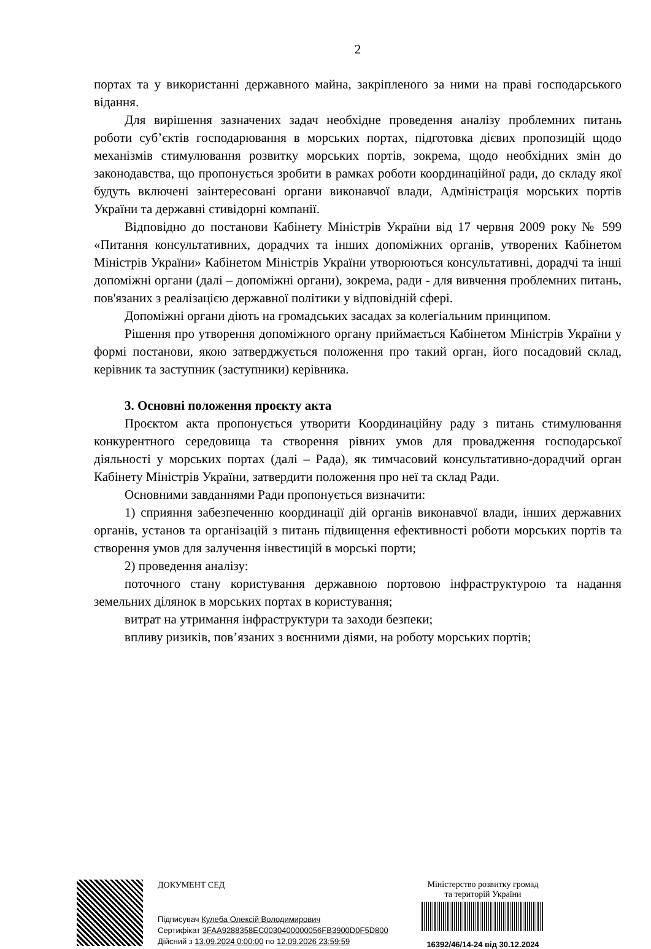2
портах та у використанні державного майна, закріпленого за ними на праві господарського відання.
Для вирішення зазначених задач необхідне проведення аналізу проблемних питань роботи суб’єктів господарювання в морських портах, підготовка дієвих пропозицій щодо механізмів стимулювання розвитку морських портів, зокрема, щодо необхідних змін до законодавства, що пропонується зробити в рамках роботи координаційної ради, до складу якої будуть включені заінтересовані органи виконавчої влади, Адміністрація морських портів України та державні стивідорні компанії.
Відповідно до постанови Кабінету Міністрів України від 17 червня 2009 року № 599 «Питання консультативних, дорадчих та інших допоміжних органів, утворених Кабінетом Міністрів України» Кабінетом Міністрів України утворюються консультативні, дорадчі та інші допоміжні органи (далі – допоміжні органи), зокрема, ради - для вивчення проблемних питань, пов'язаних з реалізацією державної політики у відповідній сфері.
Допоміжні органи діють на громадських засадах за колегіальним принципом.
Рішення про утворення допоміжного органу приймається Кабінетом Міністрів України у формі постанови, якою затверджується положення про такий орган, його посадовий склад, керівник та заступник (заступники) керівника.
3. Основні положення проєкту акта
Проєктом акта пропонується утворити Координаційну раду з питань стимулювання конкурентного середовища та створення рівних умов для провадження господарської діяльності у морських портах (далі – Рада), як тимчасовий консультативно-дорадчий орган Кабінету Міністрів України, затвердити положення про неї та склад Ради.
Основними завданнями Ради пропонується визначити:
1) сприяння забезпеченню координації дій органів виконавчої влади, інших державних органів, установ та організацій з питань підвищення ефективності роботи морських портів та створення умов для залучення інвестицій в морські порти;
2) проведення аналізу:
поточного стану користування державною портовою інфраструктурою та надання земельних ділянок в морських портах в користування;
витрат на утримання інфраструктури та заходи безпеки;
впливу ризиків, пов’язаних з воєнними діями, на роботу морських портів;
ДОКУМЕНТ СЕД
Підписувач Кулеба Олексій Володимирович
Сертифікат 3FAA9288358EC0030400000056FB3900D0F5D800
Дійсний з 13.09.2024 0:00:00 по 12.09.2026 23:59:59
Міністерство розвитку громад
та територій України
16392/46/14-24 від 30.12.2024